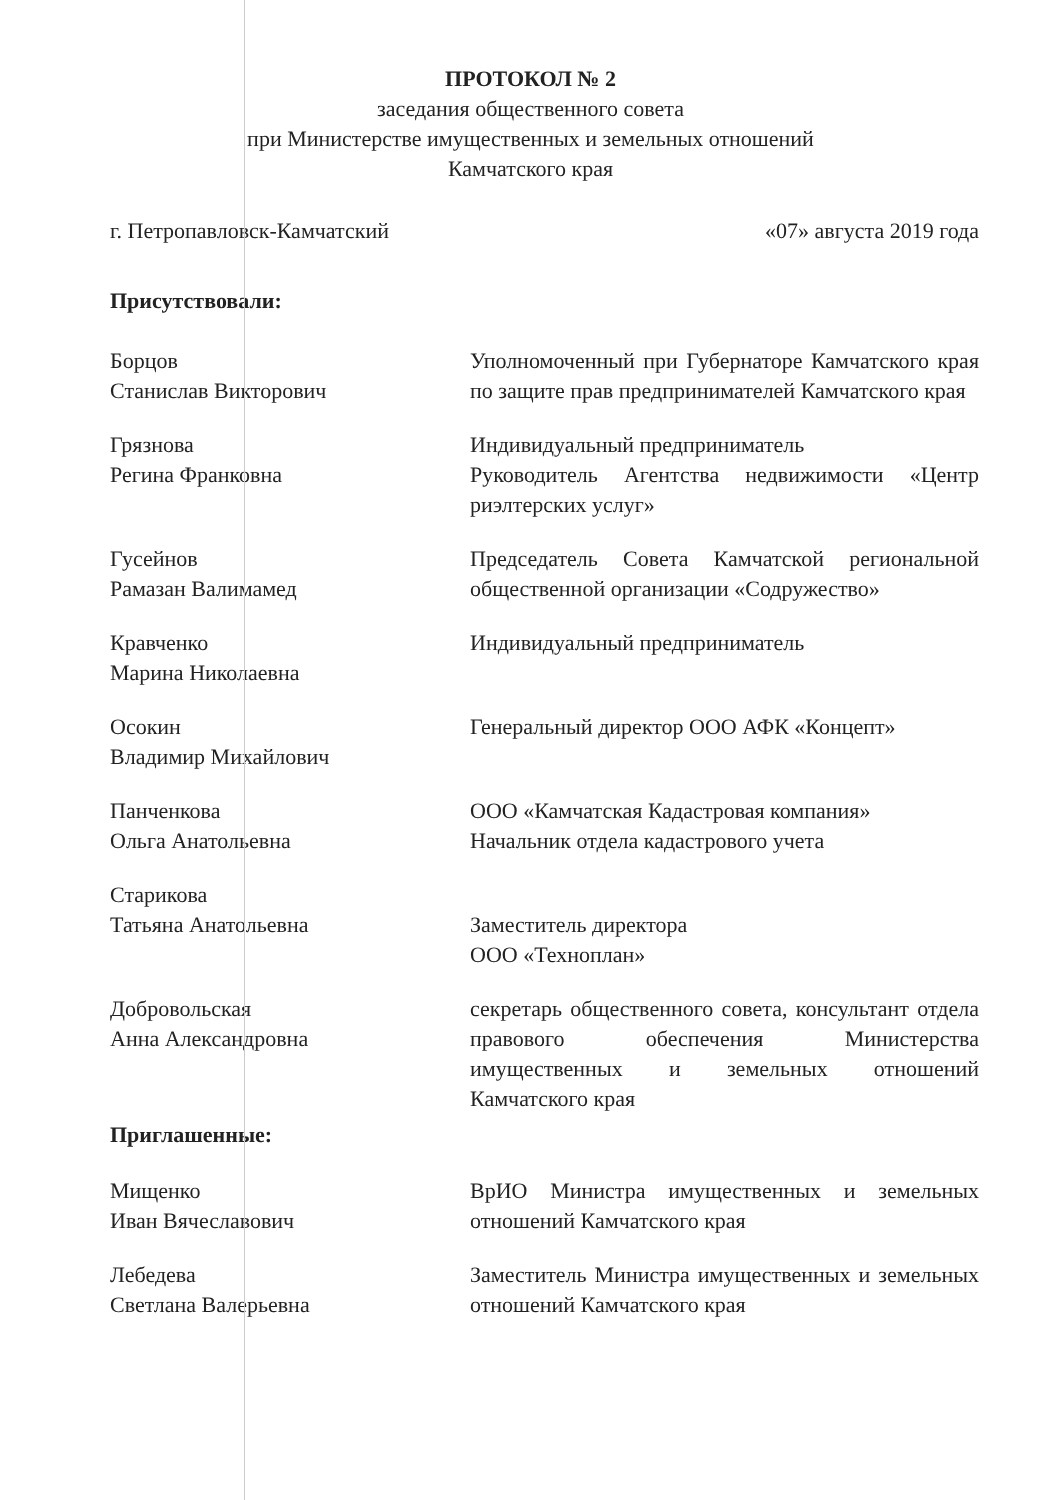ПРОТОКОЛ № 2
заседания общественного совета
при Министерстве имущественных и земельных отношений
Камчатского края
г. Петропавловск-Камчатский «07» августа 2019 года
Присутствовали:
Борцов
Станислав Викторович
Уполномоченный при Губернаторе Камчатского края по защите прав предпринимателей Камчатского края
Грязнова
Регина Франковна
Индивидуальный предприниматель
Руководитель Агентства недвижимости «Центр риэлтерских услуг»
Гусейнов
Рамазан Валимамед
Председатель Совета Камчатской региональной общественной организации «Содружество»
Кравченко
Марина Николаевна
Индивидуальный предприниматель
Осокин
Владимир Михайлович
Генеральный директор ООО АФК «Концепт»
Панченкова
Ольга Анатольевна
ООО «Камчатская Кадастровая компания»
Начальник отдела кадастрового учета
Старикова
Татьяна Анатольевна
Заместитель директора
ООО «Техноплан»
Добровольская
Анна Александровна
секретарь общественного совета, консультант отдела правового обеспечения Министерства имущественных и земельных отношений Камчатского края
Приглашенные:
Мищенко
Иван Вячеславович
ВрИО Министра имущественных и земельных отношений Камчатского края
Лебедева
Светлана Валерьевна
Заместитель Министра имущественных и земельных отношений Камчатского края